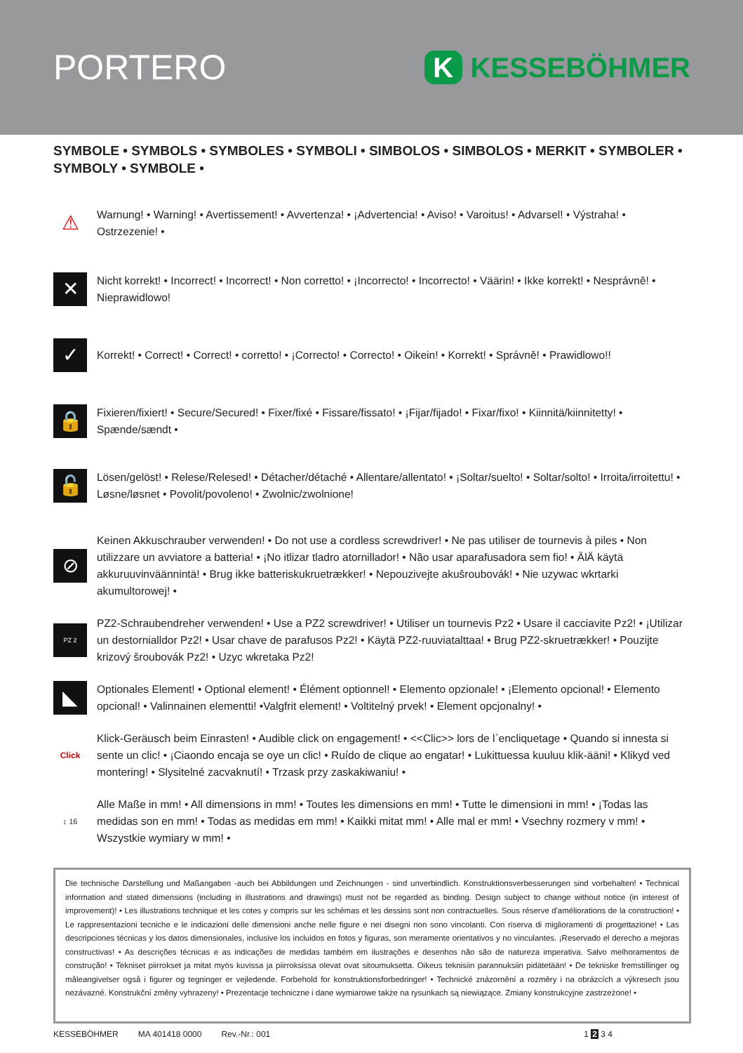PORTERO
K KESSEBÖHMER
SYMBOLE • SYMBOLS • SYMBOLES • SYMBOLI • SIMBOLOS • SIMBOLOS • MERKIT • SYMBOLER • SYMBOLY • SYMBOLE •
⚠
Warnung! • Warning! • Avertissement! • Avvertenza! • ¡Advertencia! • Aviso! • Varoitus! • Advarsel! • Výstraha! • Ostrzezenie! •
✕
Nicht korrekt! • Incorrect! • Incorrect! • Non corretto! • ¡Incorrecto! • Incorrecto! • Väärin! • Ikke korrekt! • Nesprávně! • Nieprawidlowo!
✓
Korrekt! • Correct! • Correct! • corretto! • ¡Correcto! • Correcto! • Oikein! • Korrekt! • Správně! • Prawidlowo!!
🔒
Fixieren/fixiert! • Secure/Secured! • Fixer/fixé • Fissare/fissato! • ¡Fijar/fijado! • Fixar/fixo! • Kiinnitä/kiinnitetty! • Spænde/sændt •
🔓
Lösen/gelöst! • Relese/Relesed! • Détacher/détaché • Allentare/allentato! • ¡Soltar/suelto! • Soltar/solto! • Irroita/irroitettu! • Løsne/løsnet • Povolit/povoleno! • Zwolnic/zwolnione!
⊘
Keinen Akkuschrauber verwenden! • Do not use a cordless screwdriver! • Ne pas utiliser de tournevis à piles • Non utilizzare un avviatore a batteria! • ¡No itlizar tladro atornillador! • Não usar aparafusadora sem fio! • ÄlÄ käytä akkuruuvinväännintä! • Brug ikke batteriskukruetrækker! • Nepouzivejte akušroubovák! • Nie uzywac wkrtarki akumultorowej! •
PZ 2
PZ2-Schraubendreher verwenden! • Use a PZ2 screwdriver! • Utiliser un tournevis Pz2 • Usare il cacciavite Pz2! • ¡Utilizar un destornialldor Pz2! • Usar chave de parafusos Pz2! • Käytä PZ2-ruuviatalttaa! • Brug PZ2-skruetrækker! • Pouzijte krizový šroubovák Pz2! • Uzyc wkretaka Pz2!
◣
Optionales Element! • Optional element! • Élément optionnel! • Elemento opzionale! • ¡Elemento opcional! • Elemento opcional! • Valinnainen elementti! •Valgfrit element! • Voltitelný prvek! • Element opcjonalny! •
Click
Klick-Geräusch beim Einrasten! • Audible click on engagement! • <<Clic>> lors de l`encliquetage • Quando si innesta si sente un clic! • ¡Ciaondo encaja se oye un clic! • Ruído de clique ao engatar! • Lukittuessa kuuluu klik-ääni! • Klikyd ved montering! • Slysitelné zacvaknutí! • Trzask przy zaskakiwaniu! •
↕ 16
Alle Maße in mm! • All dimensions in mm! • Toutes les dimensions en mm! • Tutte le dimensioni in mm! • ¡Todas las medidas son en mm! • Todas as medidas em mm! • Kaikki mitat mm! • Alle mal er mm! • Vsechny rozmery v mm! • Wszystkie wymiary w mm! •
Die technische Darstellung und Maßangaben -auch bei Abbildungen und Zeichnungen - sind unverbindlich. Konstruktionsverbesserungen sind vorbehalten! • Technical information and stated dimensions (including in illustrations and drawings) must not be regarded as binding. Design subject to change without notice (in interest of improvement)! • Les illustrations technique et les cotes y compris sur les schémas et les dessins sont non contractuelles. Sous réserve d'améliorations de la construction! • Le rappresentazioni tecniche e le indicazioni delle dimensioni anche nelle figure e nei disegni non sono vincolanti. Con riserva di miglioramenti di progettazione! • Las descripciones técnicas y los datos dimensionales, inclusive los incluidos en fotos y figuras, son meramente orientativos y no vinculantes. ¡Reservado el derecho a mejoras constructivas! • As descrições técnicas e as indicações de medidas também em ilustrações e desenhos não são de natureza imperativa. Salvo melhoramentos de construção! • Tekniset piirrokset ja mitat myös kuvissa ja piirroksissa olevat ovat sitoumuksetta. Oikeus teknisiin parannuksiin pidätetään! • De tekniske fremstillinger og måleangivelser også i figurer og tegninger er vejledende. Forbehold for konstruktionsforbedringer! • Technické znázornění a rozměry i na obrázcích a výkresech jsou nezávazné. Konstrukční změny vyhrazeny! • Prezentacje techniczne i dane wymiarowe także na rysunkach są niewiązące. Zmiany konstrukcyjne zastrzeżone! •
KESSEBÖHMER MA 401418 0000 Rev.-Nr.: 001 1 2 3 4